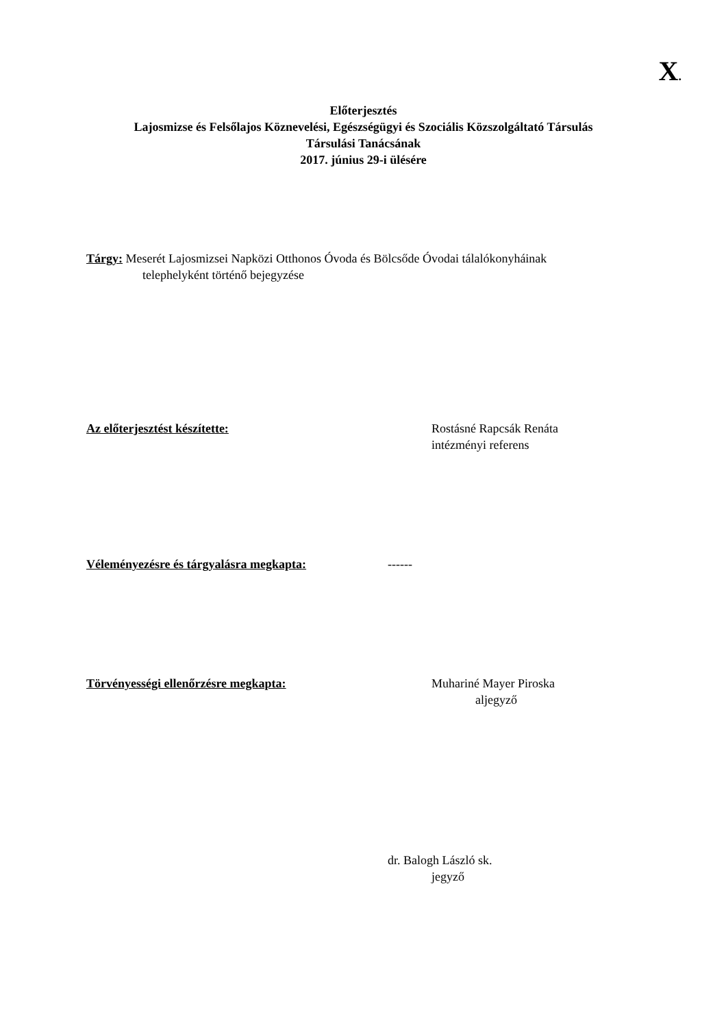X.
Előterjesztés
Lajosmizse és Felsőlajos Köznevelési, Egészségügyi és Szociális Közszolgáltató Társulás
Társulási Tanácsának
2017. június 29-i ülésére
Tárgy: Meserét Lajosmizsei Napközi Otthonos Óvoda és Bölcsőde Óvodai tálalókonyháinak
telephelyként történő bejegyzése
Az előterjesztést készítette: Rostásné Rapcsák Renáta
intézményi referens
Véleményezésre és tárgyalásra megkapta: ------
Törvényességi ellenőrzésre megkapta: Muhariné Mayer Piroska
aljegyző
dr. Balogh László sk.
jegyző